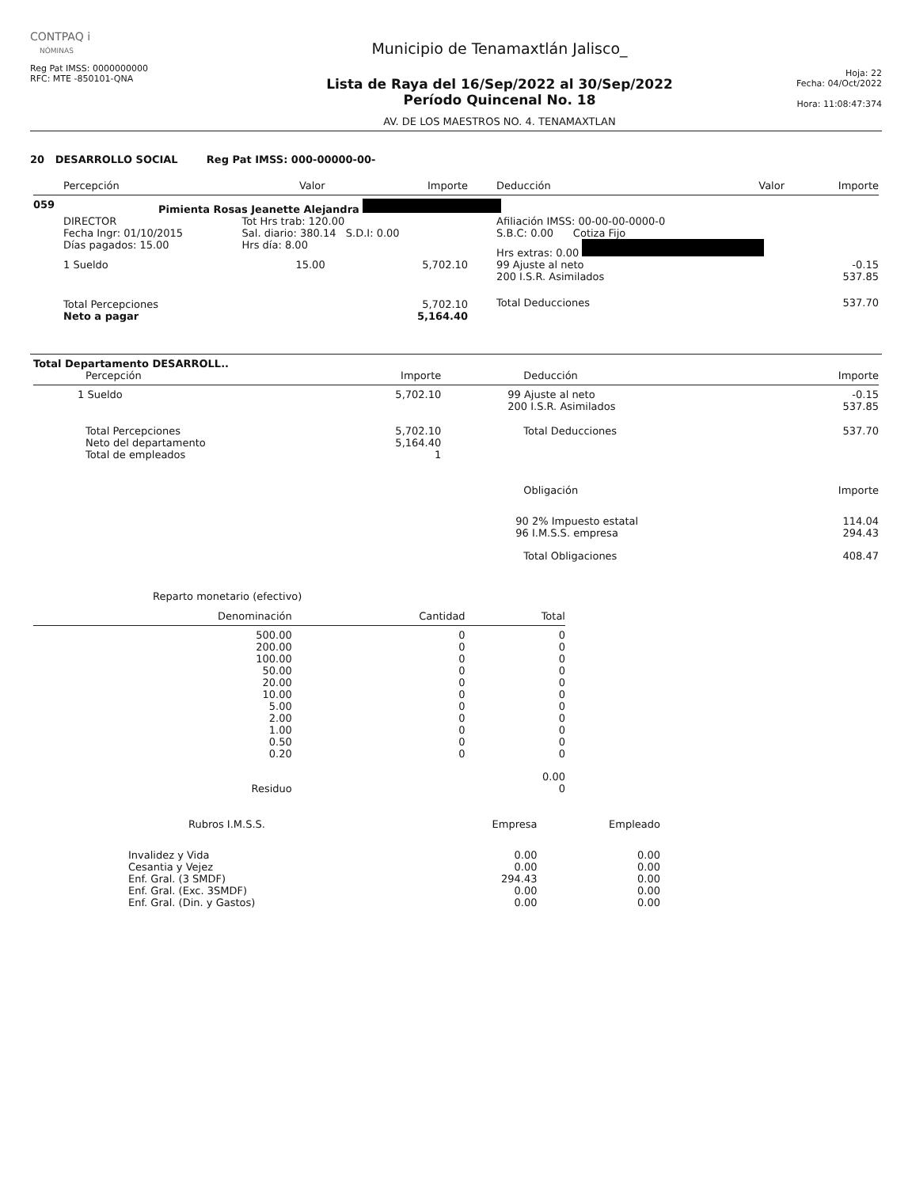CONTPAQ i
NÓMINAS
Reg Pat IMSS: 0000000000
RFC: MTE -850101-QNA
Municipio de Tenamaxtlán Jalisco_
Lista de Raya del 16/Sep/2022 al 30/Sep/2022
Período Quincenal No. 18
AV. DE LOS MAESTROS NO. 4. TENAMAXTLAN
Hoja: 22
Fecha: 04/Oct/2022
Hora: 11:08:47:374
20 DESARROLLO SOCIAL Reg Pat IMSS: 000-00000-00-
| | Percepción | Valor | Importe | | Deducción | Valor | Importe |
| --- | --- | --- | --- | --- | --- | --- | --- |
| 059 | Pimienta Rosas Jeanette Alejandra | | | | | | |
| | DIRECTOR Fecha Ingr: 01/10/2015 Días pagados: 15.00 | Tot Hrs trab: 120.00 Sal. diario: 380.14 S.D.I: 0.00 Hrs día: 8.00 | | | Afiliación IMSS: 00-00-00-0000-0 S.B.C: 0.00 Cotiza Fijo Hrs extras: 0.00 | | |
| | 1 Sueldo | 15.00 | 5,702.10 | | 99 Ajuste al neto 200 I.S.R. Asimilados | | -0.15 537.85 |
| | Total Percepciones Neto a pagar | | 5,702.10 5,164.40 | | Total Deducciones | | 537.70 |
| Total Departamento DESARROLL.. | | | |
| Percepción | Importe | Deducción | Importe |
| 1 Sueldo | 5,702.10 | 99 Ajuste al neto 200 I.S.R. Asimilados | -0.15 537.85 |
| Total Percepciones Neto del departamento Total de empleados | 5,702.10 5,164.40 1 | Total Deducciones | 537.70 |
| | | Obligación | Importe |
| | | 90 2% Impuesto estatal 96 I.M.S.S. empresa | 114.04 294.43 |
| | | Total Obligaciones | 408.47 |
Reparto monetario (efectivo)
| Denominación | Cantidad | Total |
| --- | --- | --- |
| 500.00 200.00 100.00 50.00 20.00 10.00 5.00 2.00 1.00 0.50 0.20 | 0 0 0 0 0 0 0 0 0 0 0 | 0 0 0 0 0 0 0 0 0 0 0 |
| | | 0.00 |
| Residuo | | 0 |
| Rubros I.M.S.S. | Empresa | Empleado |
| --- | --- | --- |
| Invalidez y Vida Cesantia y Vejez Enf. Gral. (3 SMDF) Enf. Gral. (Exc. 3SMDF) Enf. Gral. (Din. y Gastos) | 0.00 0.00 294.43 0.00 0.00 | 0.00 0.00 0.00 0.00 0.00 |